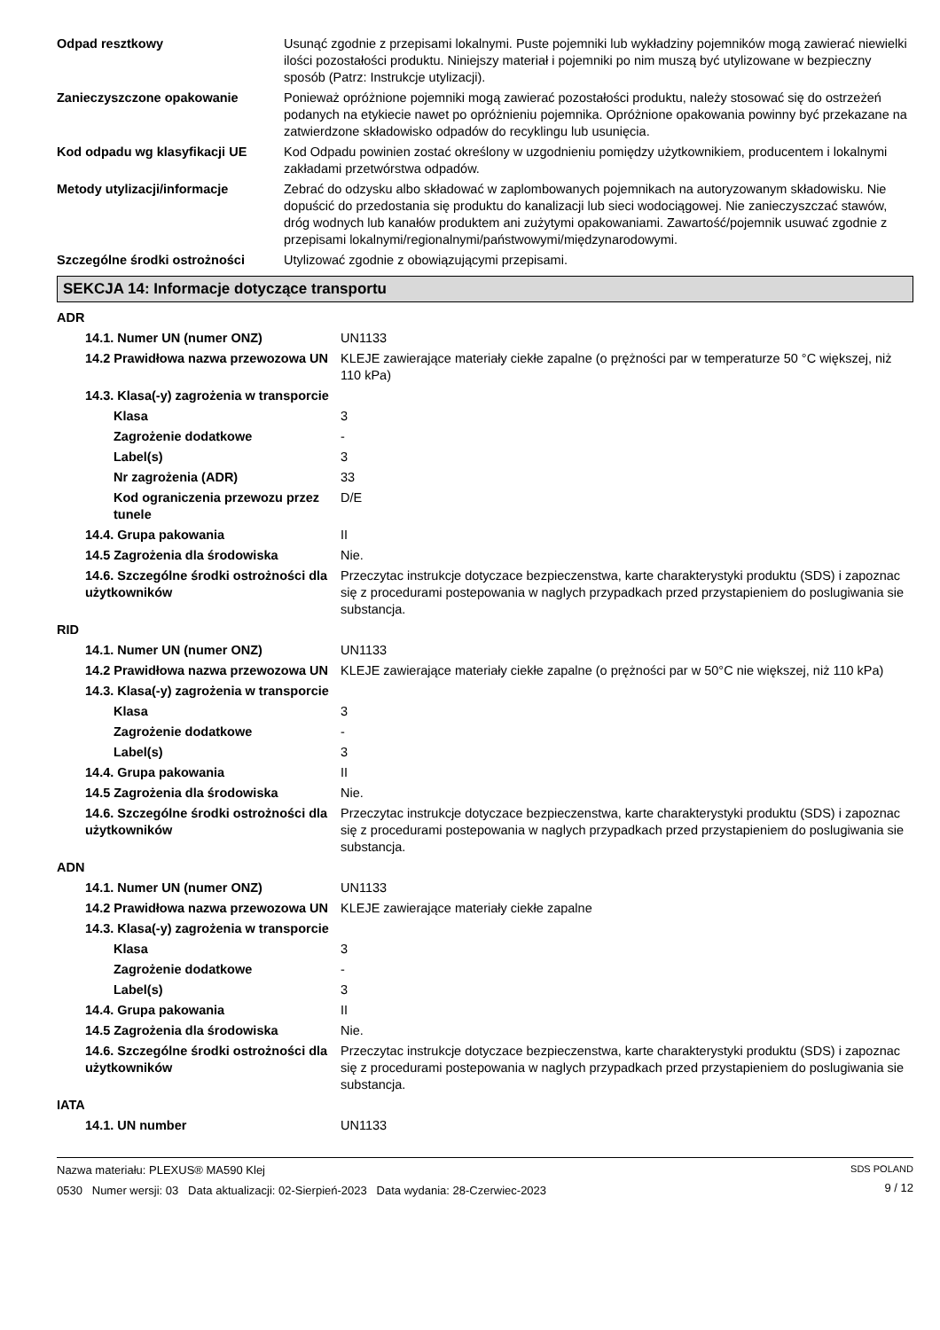| Odpad resztkowy | Usunąć zgodnie z przepisami lokalnymi. Puste pojemniki lub wykładziny pojemników mogą zawierać niewielki ilości pozostałości produktu. Niniejszy materiał i pojemniki po nim muszą być utylizowane w bezpieczny sposób (Patrz: Instrukcje utylizacji). |
| Zanieczyszczone opakowanie | Ponieważ opróżnione pojemniki mogą zawierać pozostałości produktu, należy stosować się do ostrzeżeń podanych na etykiecie nawet po opróżnieniu pojemnika. Opróżnione opakowania powinny być przekazane na zatwierdzone składowisko odpadów do recyklingu lub usunięcia. |
| Kod odpadu wg klasyfikacji UE | Kod Odpadu powinien zostać określony w uzgodnieniu pomiędzy użytkownikiem, producentem i lokalnymi zakładami przetwórstwa odpadów. |
| Metody utylizacji/informacje | Zebrać do odzysku albo składować w zaplombowanych pojemnikach na autoryzowanym składowisku. Nie dopuścić do przedostania się produktu do kanalizacji lub sieci wodociągowej. Nie zanieczyszczać stawów, dróg wodnych lub kanałów produktem ani zużytymi opakowaniami. Zawartość/pojemnik usuwać zgodnie z przepisami lokalnymi/regionalnymi/państwowymi/międzynarodowymi. |
| Szczególne środki ostrożności | Utylizować zgodnie z obowiązującymi przepisami. |
SEKCJA 14: Informacje dotyczące transportu
| ADR | |
| 14.1. Numer UN (numer ONZ) | UN1133 |
| 14.2 Prawidłowa nazwa przewozowa UN | KLEJE zawierające materiały ciekłe zapalne (o prężności par w temperaturze 50 °C większej, niż 110 kPa) |
| 14.3. Klasa(-y) zagrożenia w transporcie | |
| Klasa | 3 |
| Zagrożenie dodatkowe | - |
| Label(s) | 3 |
| Nr zagrożenia (ADR) | 33 |
| Kod ograniczenia przewozu przez tunele | D/E |
| 14.4. Grupa pakowania | II |
| 14.5 Zagrożenia dla środowiska | Nie. |
| 14.6. Szczególne środki ostrożności dla użytkowników | Przeczytac instrukcje dotyczace bezpieczenstwa, karte charakterystyki produktu (SDS) i zapoznac się z procedurami postepowania w naglych przypadkach przed przystapieniem do poslugiwania sie substancja. |
| RID | |
| 14.1. Numer UN (numer ONZ) | UN1133 |
| 14.2 Prawidłowa nazwa przewozowa UN | KLEJE zawierające materiały ciekłe zapalne (o prężności par w 50°C nie większej, niż 110 kPa) |
| 14.3. Klasa(-y) zagrożenia w transporcie | |
| Klasa | 3 |
| Zagrożenie dodatkowe | - |
| Label(s) | 3 |
| 14.4. Grupa pakowania | II |
| 14.5 Zagrożenia dla środowiska | Nie. |
| 14.6. Szczególne środki ostrożności dla użytkowników | Przeczytac instrukcje dotyczace bezpieczenstwa, karte charakterystyki produktu (SDS) i zapoznac się z procedurami postepowania w naglych przypadkach przed przystapieniem do poslugiwania sie substancja. |
| ADN | |
| 14.1. Numer UN (numer ONZ) | UN1133 |
| 14.2 Prawidłowa nazwa przewozowa UN | KLEJE zawierające materiały ciekłe zapalne |
| 14.3. Klasa(-y) zagrożenia w transporcie | |
| Klasa | 3 |
| Zagrożenie dodatkowe | - |
| Label(s) | 3 |
| 14.4. Grupa pakowania | II |
| 14.5 Zagrożenia dla środowiska | Nie. |
| 14.6. Szczególne środki ostrożności dla użytkowników | Przeczytac instrukcje dotyczace bezpieczenstwa, karte charakterystyki produktu (SDS) i zapoznac się z procedurami postepowania w naglych przypadkach przed przystapieniem do poslugiwania sie substancja. |
| IATA | |
| 14.1. UN number | UN1133 |
Nazwa materiału: PLEXUS® MA590 Klej
0530 Numer wersji: 03 Data aktualizacji: 02-Sierpień-2023 Data wydania: 28-Czerwiec-2023
SDS POLAND
9 / 12